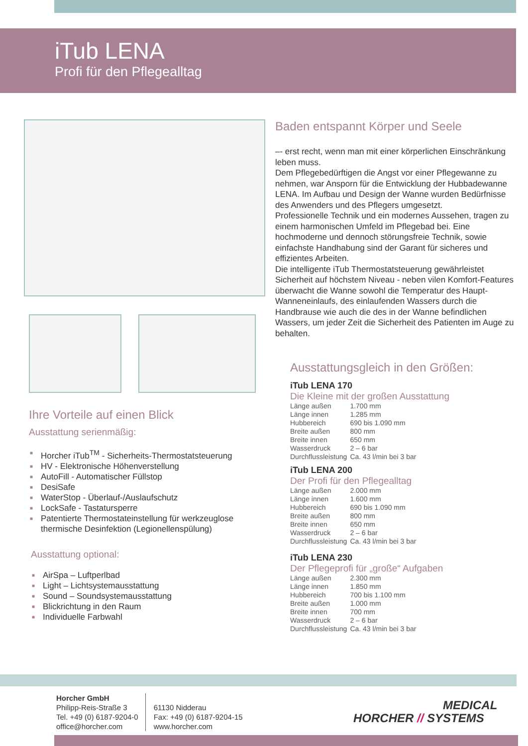iTub LENA
Profi für den Pflegealltag
Ihre Vorteile auf einen Blick
Ausstattung serienmäßig:
■ Horcher iTub<sup>TM</sup> - Sicherheits-Thermostatsteuerung
■ HV - Elektronische Höhenverstellung
■ AutoFill - Automatischer Füllstop
■ DesiSafe
■ WaterStop - Überlauf-/Auslaufschutz
■ LockSafe - Tastatursperre
■ Patentierte Thermostateinstellung für werkzeuglose thermische Desinfektion (Legionellenspülung)
Ausstattung optional:
■ AirSpa – Luftperlbad
■ Light – Lichtsystemausstattung
■ Sound – Soundsystemausstattung
■ Blickrichtung in den Raum
■ Individuelle Farbwahl
Baden entspannt Körper und Seele
–- erst recht, wenn man mit einer körperlichen Einschränkung leben muss.
Dem Pflegebedürftigen die Angst vor einer Pflegewanne zu nehmen, war Ansporn für die Entwicklung der Hubbadewanne LENA. Im Aufbau und Design der Wanne wurden Bedürfnisse des Anwenders und des Pflegers umgesetzt.
Professionelle Technik und ein modernes Aussehen, tragen zu einem harmonischen Umfeld im Pflegebad bei. Eine hochmoderne und dennoch störungsfreie Technik, sowie einfachste Handhabung sind der Garant für sicheres und effizientes Arbeiten.
Die intelligente iTub Thermostatsteuerung gewährleistet Sicherheit auf höchstem Niveau - neben vilen Komfort-Features überwacht die Wanne sowohl die Temperatur des Haupt-Wanneneinlaufs, des einlaufenden Wassers durch die Handbrause wie auch die des in der Wanne befindlichen Wassers, um jeder Zeit die Sicherheit des Patienten im Auge zu behalten.
Ausstattungsgleich in den Größen:
iTub LENA 170
Die Kleine mit der großen Ausstattung
| Länge außen | 1.700 mm |
| Länge innen | 1.285 mm |
| Hubbereich | 690 bis 1.090 mm |
| Breite außen | 800 mm |
| Breite innen | 650 mm |
| Wasserdruck | 2 – 6 bar |
| Durchflussleistung | Ca. 43 l/min bei 3 bar |
iTub LENA 200
Der Profi für den Pflegealltag
| Länge außen | 2.000 mm |
| Länge innen | 1.600 mm |
| Hubbereich | 690 bis 1.090 mm |
| Breite außen | 800 mm |
| Breite innen | 650 mm |
| Wasserdruck | 2 – 6 bar |
| Durchflussleistung | Ca. 43 l/min bei 3 bar |
iTub LENA 230
Der Pflegeprofi für „große“ Aufgaben
| Länge außen | 2.300 mm |
| Länge innen | 1.850 mm |
| Hubbereich | 700 bis 1.100 mm |
| Breite außen | 1.000 mm |
| Breite innen | 700 mm |
| Wasserdruck | 2 – 6 bar |
| Durchflussleistung | Ca. 43 l/min bei 3 bar |
Horcher GmbH
Philipp-Reis-Straße 3
Tel. +49 (0) 6187-9204-0
office@horcher.com
61130 Nidderau
Fax: +49 (0) 6187-9204-15
www.horcher.com
MEDICAL
HORCHER // SYSTEMS